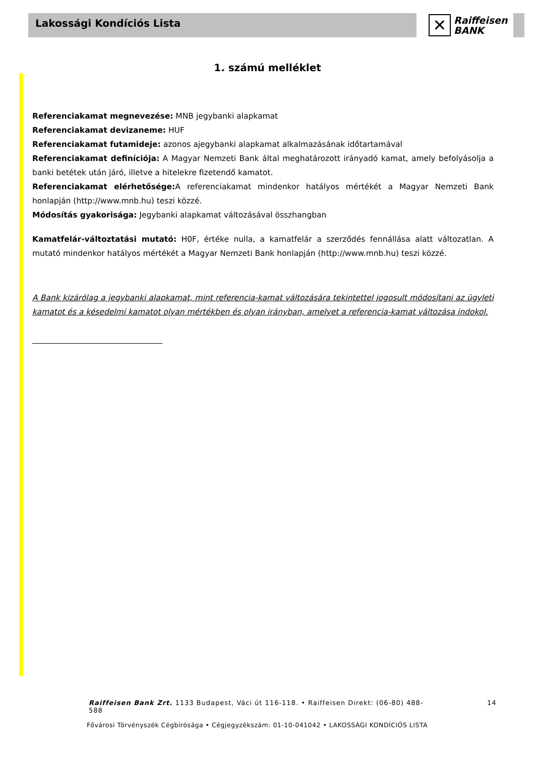Lakossági Kondíciós Lista
✕
Raiffeisen
BANK
1. számú melléklet
Referenciakamat megnevezése: MNB jegybanki alapkamat
Referenciakamat devizaneme: HUF
Referenciakamat futamideje: azonos ajegybanki alapkamat alkalmazásának időtartamával
Referenciakamat definíciója: A Magyar Nemzeti Bank által meghatározott irányadó kamat, amely befolyásolja a banki betétek után járó, illetve a hitelekre fizetendő kamatot.
Referenciakamat elérhetősége: A referenciakamat mindenkor hatályos mértékét a Magyar Nemzeti Bank honlapján (http://www.mnb.hu) teszi közzé.
Módosítás gyakorisága: Jegybanki alapkamat változásával összhangban
Kamatfelár-változtatási mutató: H0F, értéke nulla, a kamatfelár a szerződés fennállása alatt változatlan. A mutató mindenkor hatályos mértékét a Magyar Nemzeti Bank honlapján (http://www.mnb.hu) teszi közzé.
A Bank kizárólag a jegybanki alapkamat, mint referencia-kamat változására tekintettel jogosult módosítani az ügyleti kamatot és a késedelmi kamatot olyan mértékben és olyan irányban, amelyet a referencia-kamat változása indokol.
Raiffeisen Bank Zrt. 1133 Budapest, Váci út 116-118. • Raiffeisen Direkt: (06-80) 488-588 14
Fővárosi Törvényszék Cégbírósága • Cégjegyzékszám: 01-10-041042 • LAKOSSÁGI KONDÍCIÓS LISTA